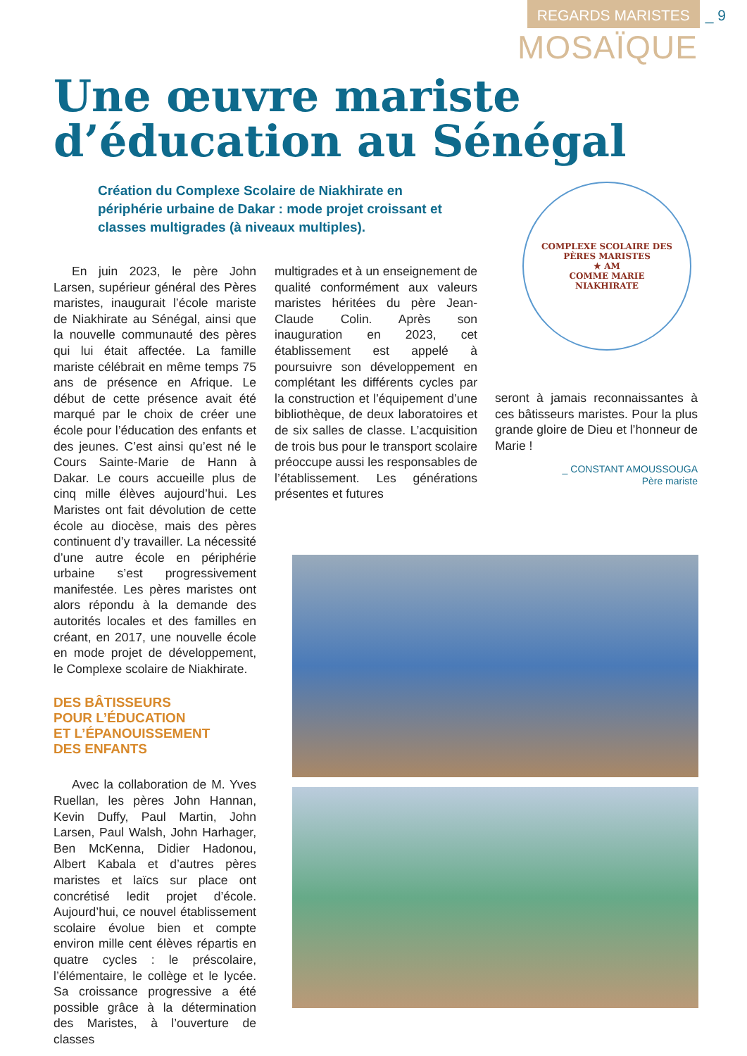REGARDS MARISTES _ 9
MOSAÏQUE
Une œuvre mariste
d’éducation au Sénégal
Création du Complexe Scolaire de Niakhirate en périphérie urbaine de Dakar : mode projet croissant et classes multigrades (à niveaux multiples).
COMPLEXE SCOLAIRE DES PÈRES MARISTES
★ AM
COMME MARIE
NIAKHIRATE
En juin 2023, le père John Larsen, supérieur général des Pères maristes, inaugurait l’école mariste de Niakhirate au Sénégal, ainsi que la nouvelle communauté des pères qui lui était affectée. La famille mariste célébrait en même temps 75 ans de présence en Afrique. Le début de cette présence avait été marqué par le choix de créer une école pour l’éducation des enfants et des jeunes. C’est ainsi qu’est né le Cours Sainte-Marie de Hann à Dakar. Le cours accueille plus de cinq mille élèves aujourd’hui. Les Maristes ont fait dévolution de cette école au diocèse, mais des pères continuent d’y travailler. La nécessité d’une autre école en périphérie urbaine s’est progressivement manifestée. Les pères maristes ont alors répondu à la demande des autorités locales et des familles en créant, en 2017, une nouvelle école en mode projet de développement, le Complexe scolaire de Niakhirate.
DES BÂTISSEURS
POUR L’ÉDUCATION
ET L’ÉPANOUISSEMENT
DES ENFANTS
Avec la collaboration de M. Yves Ruellan, les pères John Hannan, Kevin Duffy, Paul Martin, John Larsen, Paul Walsh, John Harhager, Ben McKenna, Didier Hadonou, Albert Kabala et d’autres pères maristes et laïcs sur place ont concrétisé ledit projet d’école. Aujourd’hui, ce nouvel établissement scolaire évolue bien et compte environ mille cent élèves répartis en quatre cycles : le préscolaire, l’élémentaire, le collège et le lycée. Sa croissance progressive a été possible grâce à la détermination des Maristes, à l’ouverture de classes
multigrades et à un enseignement de qualité conformément aux valeurs maristes héritées du père Jean-Claude Colin. Après son inauguration en 2023, cet établissement est appelé à poursuivre son développement en complétant les différents cycles par la construction et l’équipement d’une bibliothèque, de deux laboratoires et de six salles de classe. L’acquisition de trois bus pour le transport scolaire préoccupe aussi les responsables de l’établissement. Les générations présentes et futures
seront à jamais reconnaissantes à ces bâtisseurs maristes. Pour la plus grande gloire de Dieu et l’honneur de Marie !
_ CONSTANT AMOUSSOUGA
Père mariste